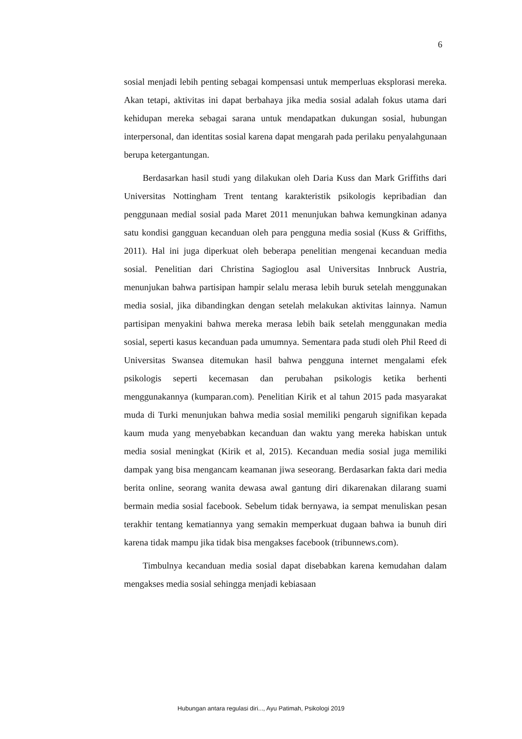6
sosial menjadi lebih penting sebagai kompensasi untuk memperluas eksplorasi mereka. Akan tetapi, aktivitas ini dapat berbahaya jika media sosial adalah fokus utama dari kehidupan mereka sebagai sarana untuk mendapatkan dukungan sosial, hubungan interpersonal, dan identitas sosial karena dapat mengarah pada perilaku penyalahgunaan berupa ketergantungan.
Berdasarkan hasil studi yang dilakukan oleh Daria Kuss dan Mark Griffiths dari Universitas Nottingham Trent tentang karakteristik psikologis kepribadian dan penggunaan medial sosial pada Maret 2011 menunjukan bahwa kemungkinan adanya satu kondisi gangguan kecanduan oleh para pengguna media sosial (Kuss & Griffiths, 2011). Hal ini juga diperkuat oleh beberapa penelitian mengenai kecanduan media sosial. Penelitian dari Christina Sagioglou asal Universitas Innbruck Austria, menunjukan bahwa partisipan hampir selalu merasa lebih buruk setelah menggunakan media sosial, jika dibandingkan dengan setelah melakukan aktivitas lainnya. Namun partisipan menyakini bahwa mereka merasa lebih baik setelah menggunakan media sosial, seperti kasus kecanduan pada umumnya. Sementara pada studi oleh Phil Reed di Universitas Swansea ditemukan hasil bahwa pengguna internet mengalami efek psikologis seperti kecemasan dan perubahan psikologis ketika berhenti menggunakannya (kumparan.com). Penelitian Kirik et al tahun 2015 pada masyarakat muda di Turki menunjukan bahwa media sosial memiliki pengaruh signifikan kepada kaum muda yang menyebabkan kecanduan dan waktu yang mereka habiskan untuk media sosial meningkat (Kirik et al, 2015). Kecanduan media sosial juga memiliki dampak yang bisa mengancam keamanan jiwa seseorang. Berdasarkan fakta dari media berita online, seorang wanita dewasa awal gantung diri dikarenakan dilarang suami bermain media sosial facebook. Sebelum tidak bernyawa, ia sempat menuliskan pesan terakhir tentang kematiannya yang semakin memperkuat dugaan bahwa ia bunuh diri karena tidak mampu jika tidak bisa mengakses facebook (tribunnews.com).
Timbulnya kecanduan media sosial dapat disebabkan karena kemudahan dalam mengakses media sosial sehingga menjadi kebiasaan
Hubungan antara regulasi diri..., Ayu Patimah, Psikologi 2019